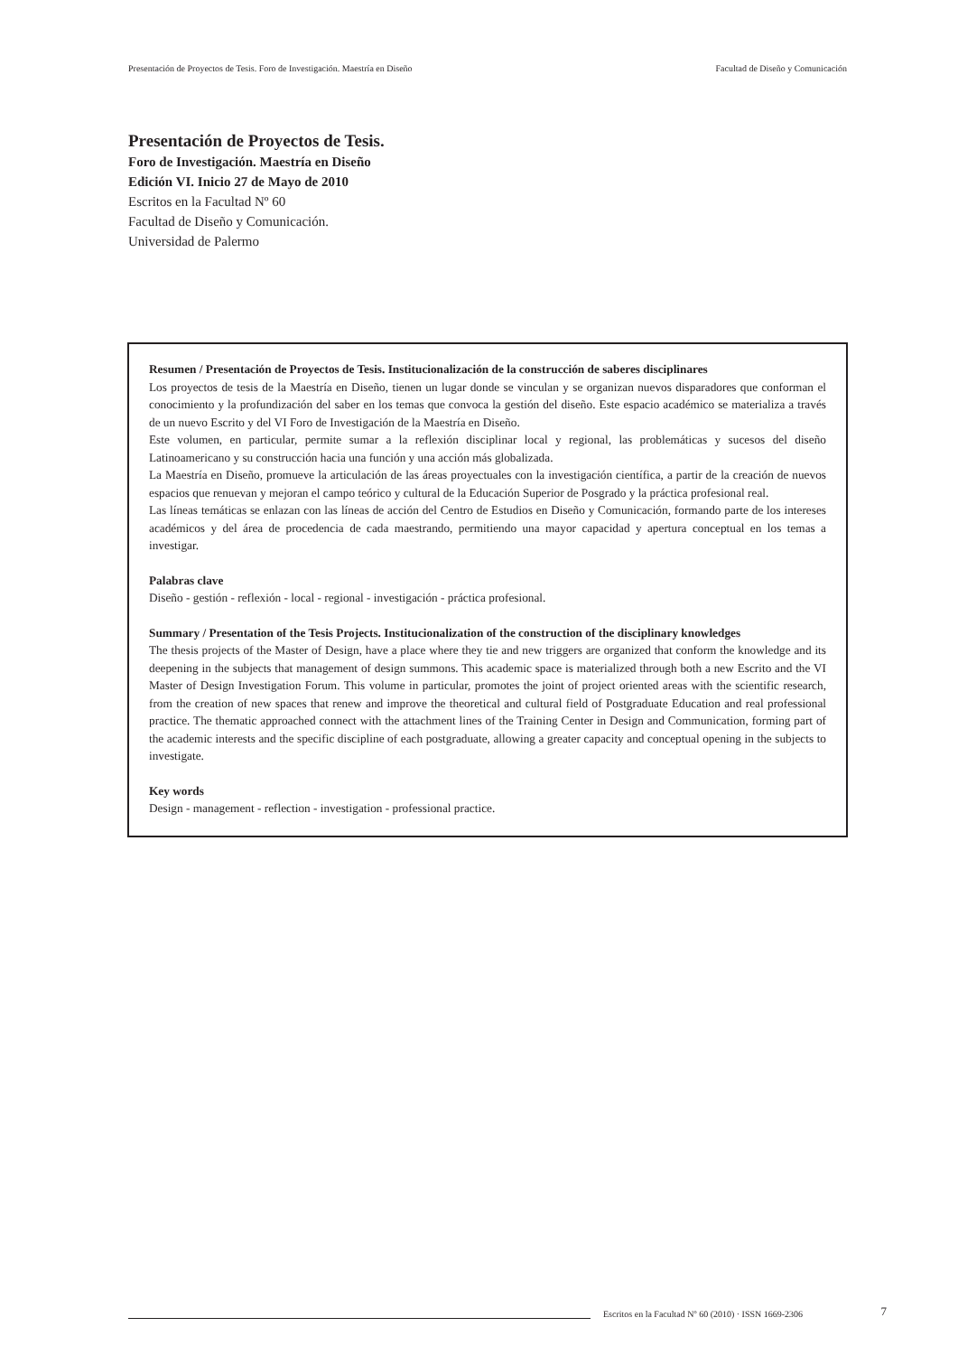Presentación de Proyectos de Tesis. Foro de Investigación. Maestría en Diseño Facultad de Diseño y Comunicación
Presentación de Proyectos de Tesis.
Foro de Investigación. Maestría en Diseño
Edición VI. Inicio 27 de Mayo de 2010
Escritos en la Facultad Nº 60
Facultad de Diseño y Comunicación.
Universidad de Palermo
Resumen / Presentación de Proyectos de Tesis. Institucionalización de la construcción de saberes disciplinares
Los proyectos de tesis de la Maestría en Diseño, tienen un lugar donde se vinculan y se organizan nuevos disparadores que conforman el conocimiento y la profundización del saber en los temas que convoca la gestión del diseño. Este espacio académico se materializa a través de un nuevo Escrito y del VI Foro de Investigación de la Maestría en Diseño.
Este volumen, en particular, permite sumar a la reflexión disciplinar local y regional, las problemáticas y sucesos del diseño Latinoamericano y su construcción hacia una función y una acción más globalizada.
La Maestría en Diseño, promueve la articulación de las áreas proyectuales con la investigación científica, a partir de la creación de nuevos espacios que renuevan y mejoran el campo teórico y cultural de la Educación Superior de Posgrado y la práctica profesional real.
Las líneas temáticas se enlazan con las líneas de acción del Centro de Estudios en Diseño y Comunicación, formando parte de los intereses académicos y del área de procedencia de cada maestrando, permitiendo una mayor capacidad y apertura conceptual en los temas a investigar.
Palabras clave
Diseño - gestión - reflexión - local - regional - investigación - práctica profesional.
Summary / Presentation of the Tesis Projects. Institucionalization of the construction of the disciplinary knowledges
The thesis projects of the Master of Design, have a place where they tie and new triggers are organized that conform the knowledge and its deepening in the subjects that management of design summons. This academic space is materialized through both a new Escrito and the VI Master of Design Investigation Forum. This volume in particular, promotes the joint of project oriented areas with the scientific research, from the creation of new spaces that renew and improve the theoretical and cultural field of Postgraduate Education and real professional practice. The thematic approached connect with the attachment lines of the Training Center in Design and Communication, forming part of the academic interests and the specific discipline of each postgraduate, allowing a greater capacity and conceptual opening in the subjects to investigate.
Key words
Design - management - reflection - investigation - professional practice.
Escritos en la Facultad Nº 60 (2010) · ISSN 1669-2306 7